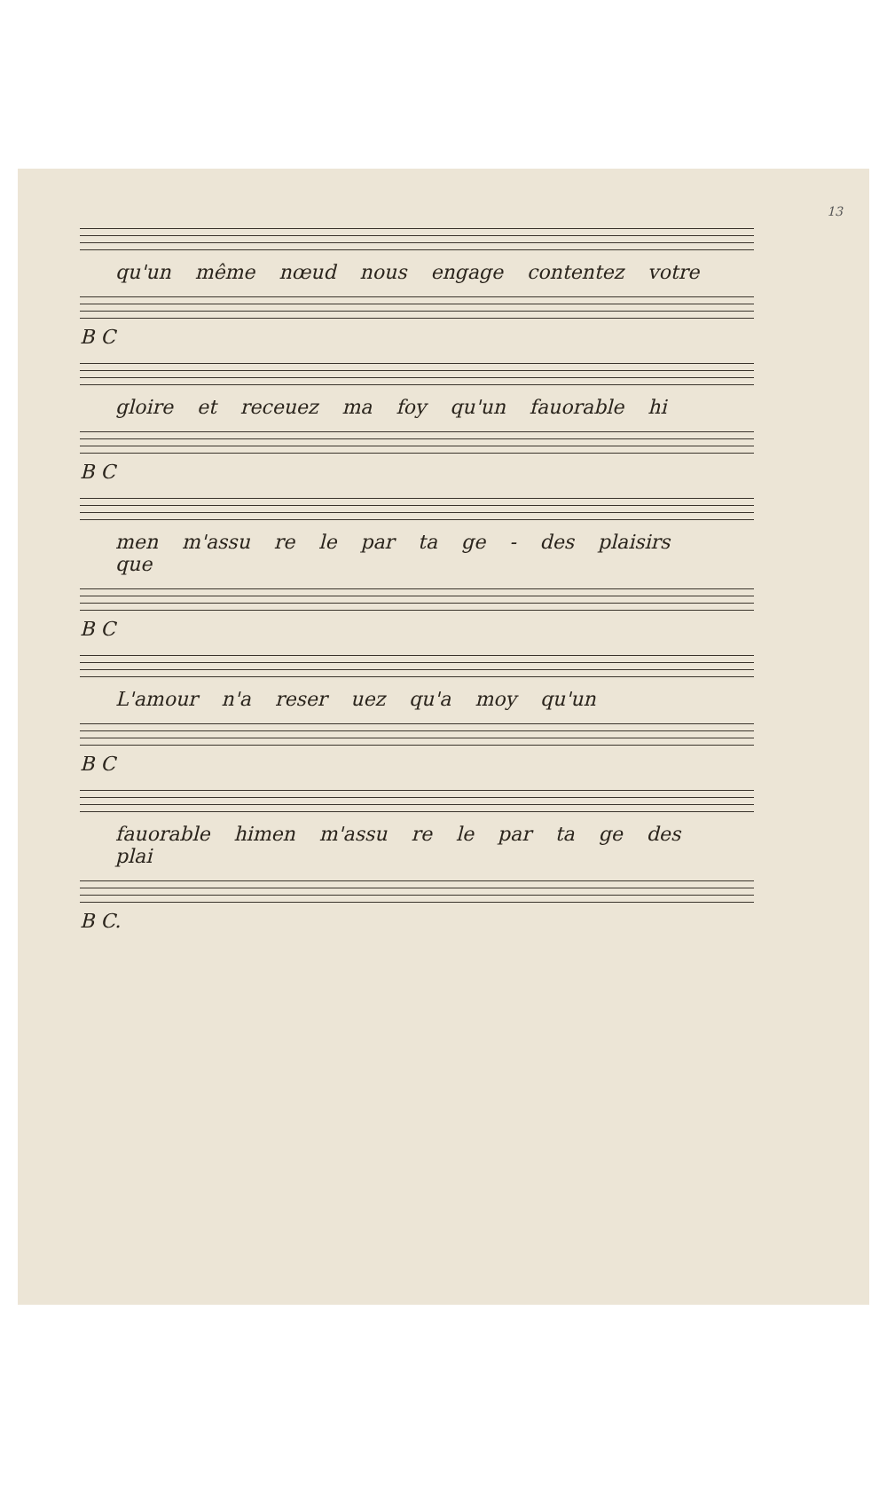13
qu'un même nœud nous engage contentez votre
B C
gloire et receuez ma foy qu'un fauorable hi
B C
men m'assu re le par ta ge - des plaisirs que
B C
L'amour n'a reser uez qu'a moy qu'un
B C
fauorable himen m'assu re le par ta ge des plai
B C.